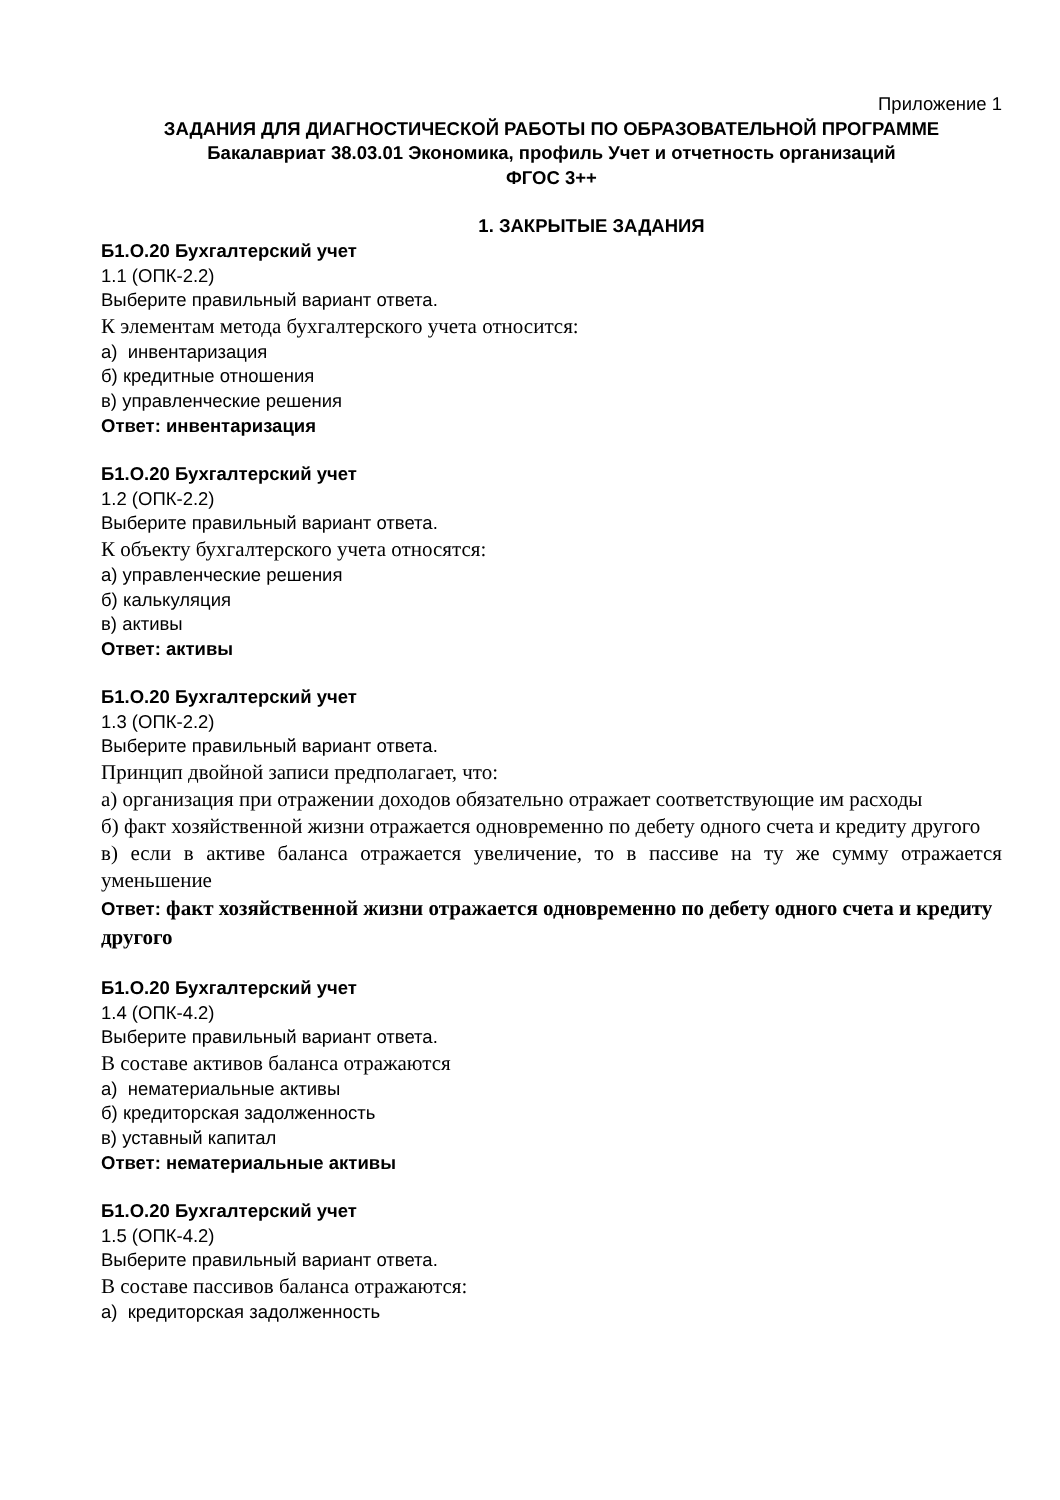Приложение 1
ЗАДАНИЯ ДЛЯ ДИАГНОСТИЧЕСКОЙ РАБОТЫ ПО ОБРАЗОВАТЕЛЬНОЙ ПРОГРАММЕ
Бакалавриат 38.03.01 Экономика, профиль Учет и отчетность организаций
ФГОС 3++
1. ЗАКРЫТЫЕ ЗАДАНИЯ
Б1.О.20 Бухгалтерский учет
1.1 (ОПК-2.2)
Выберите правильный вариант ответа.
К элементам метода бухгалтерского учета относится:
а) инвентаризация
б) кредитные отношения
в) управленческие решения
Ответ: инвентаризация
Б1.О.20 Бухгалтерский учет
1.2 (ОПК-2.2)
Выберите правильный вариант ответа.
К объекту бухгалтерского учета относятся:
а) управленческие решения
б) калькуляция
в) активы
Ответ: активы
Б1.О.20 Бухгалтерский учет
1.3 (ОПК-2.2)
Выберите правильный вариант ответа.
Принцип двойной записи предполагает, что:
а) организация при отражении доходов обязательно отражает соответствующие им расходы
б) факт хозяйственной жизни отражается одновременно по дебету одного счета и кредиту другого
в) если в активе баланса отражается увеличение, то в пассиве на ту же сумму отражается уменьшение
Ответ: факт хозяйственной жизни отражается одновременно по дебету одного счета и кредиту другого
Б1.О.20 Бухгалтерский учет
1.4 (ОПК-4.2)
Выберите правильный вариант ответа.
В составе активов баланса отражаются
а) нематериальные активы
б) кредиторская задолженность
в) уставный капитал
Ответ: нематериальные активы
Б1.О.20 Бухгалтерский учет
1.5 (ОПК-4.2)
Выберите правильный вариант ответа.
В составе пассивов баланса отражаются:
а) кредиторская задолженность